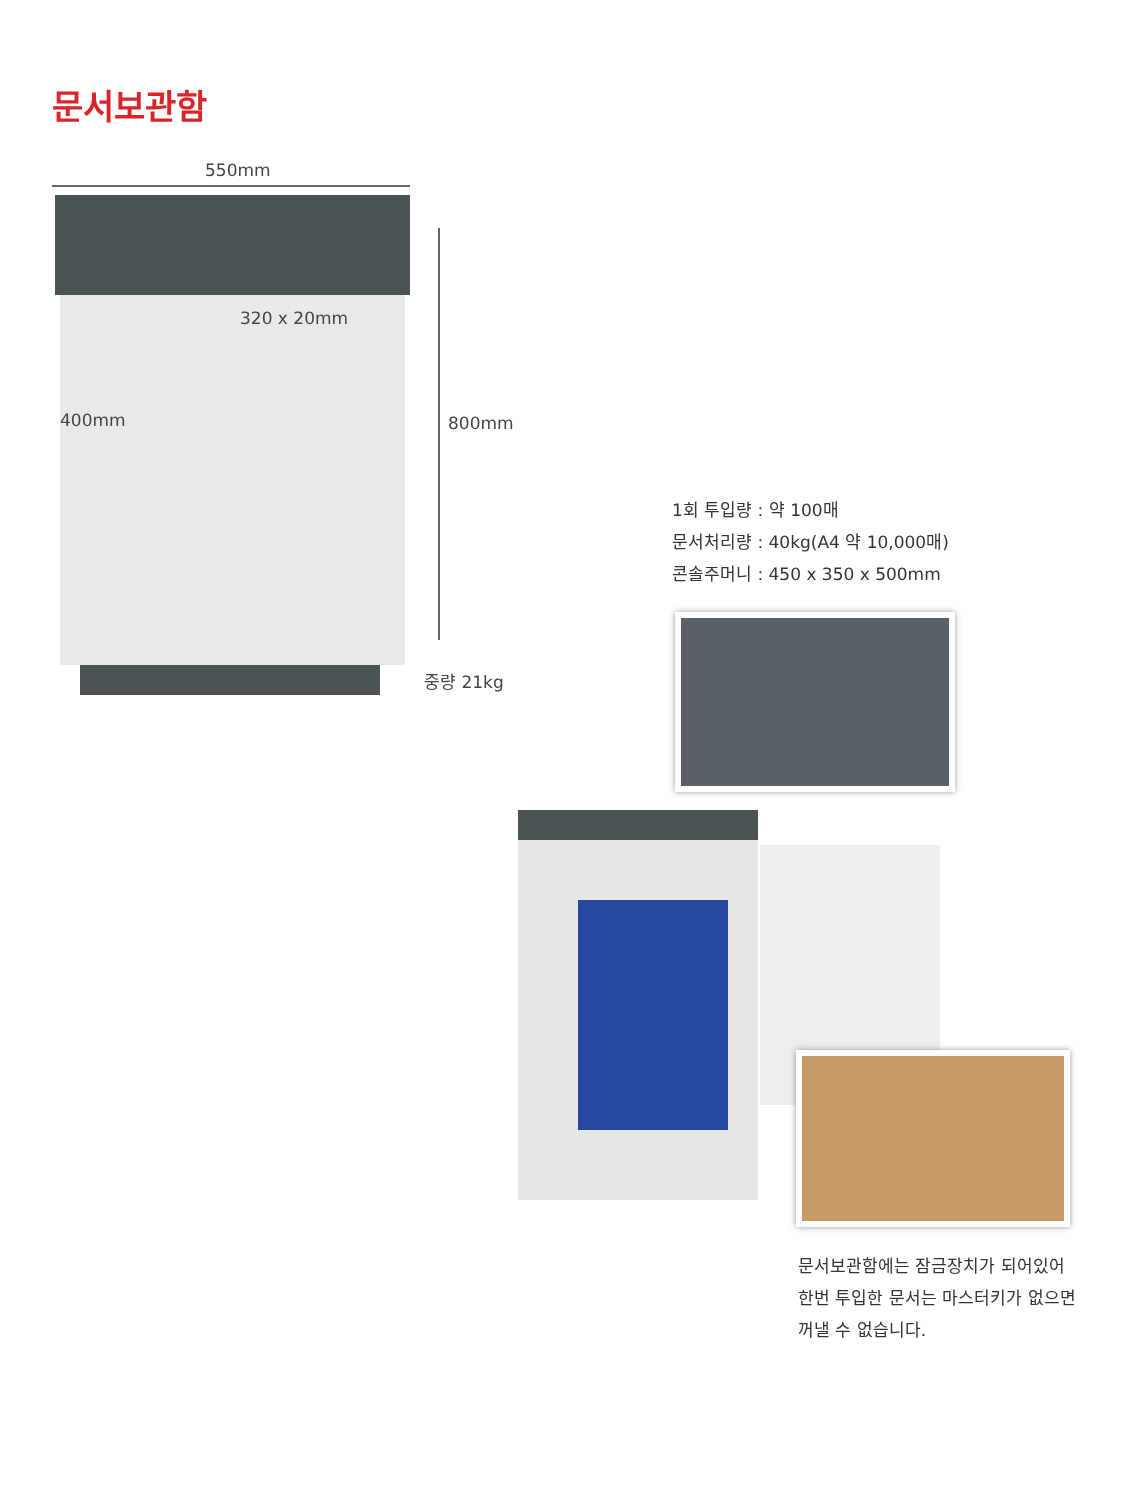문서보관함
550mm
320 x 20mm
400mm 800mm
중량 21kg
1회 투입량 : 약 100매
문서처리량 : 40kg(A4 약 10,000매)
콘솔주머니 : 450 x 350 x 500mm
문서보관함에는 잠금장치가 되어있어
한번 투입한 문서는 마스터키가 없으면
꺼낼 수 없습니다.